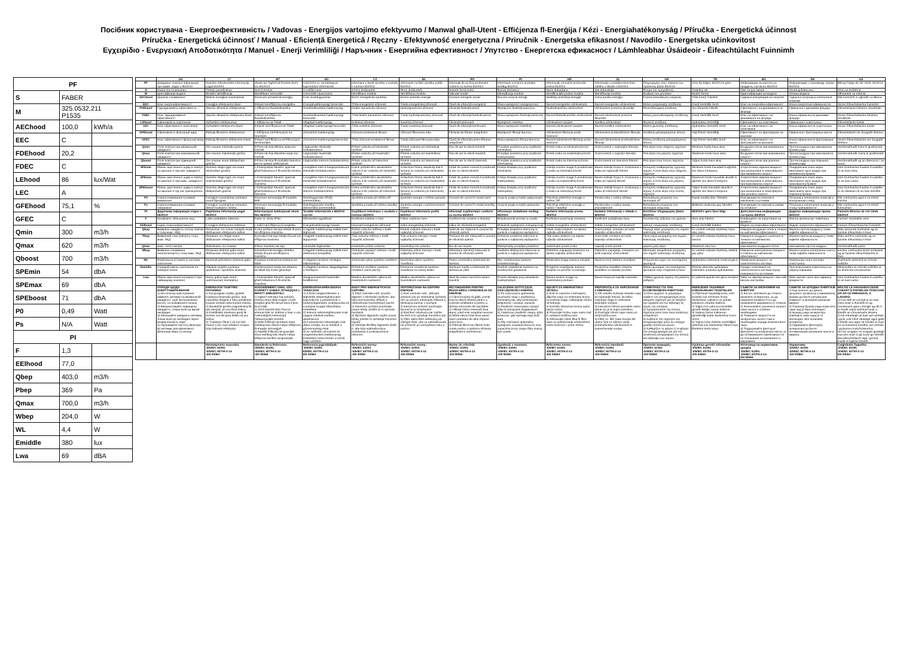Посібник користувача - Енергоефективність / Vadovas - Energijos vartojimo efektyvumo / Manwal għall-Utent - Effiċjenza fl-Enerġija / Kézi - Energiahatékonyság / Příručka - Energetická účinnost
Príručka - Energetická účinnosť / Manual - Eficiență Energetică / Ręczny - Efektywność energetyczna / Priručnik - Energetska efikasnost / Navodilo - Energetska učinkovitost
Εγχειρίδιο - Ενεργειακή Αποδοτικότητα / Manuel - Enerji Verimliliği / Наръчник - Енергийна ефективност / Упутство - Енергетска ефикасност / Lámhleabhar Úsáideoir - Éifeachtúlacht Fuinnimh
| PF | | |
| --- | --- | --- |
| S | FABER | |
| M | 325.0532.211 P1535 | |
| AEChood | 100,0 | kWh/a |
| EEC | C | |
| FDEhood | 20,2 | |
| FDEC | C | |
| LEhood | 86 | lux/Wat |
| LEC | A | |
| GFEhood | 75,1 | % |
| GFEC | C | |
| Qmin | 300 | m3/h |
| Qmax | 620 | m3/h |
| Qboost | 700 | m3/h |
| SPEmin | 54 | dbA |
| SPEmax | 69 | dbA |
| SPEboost | 71 | dbA |
| P0 | 0,49 | Watt |
| Ps | N/A | Watt |
| PI | | |
| F | 1,3 | |
| EElhood | 77,0 | |
| Qbep | 403,0 | m3/h |
| Pbep | 369 | Pa |
| Qmax | 700,0 | m3/h |
| Wbep | 204,0 | W |
| WL | 4,4 | W |
| Emiddle | 380 | lux |
| Lwa | 69 | dBA |
| | UA | LT | MT | HU | CZ | SK | RO | PL | HR | SL | GR | TR | BG | SR | GA |
| --- | --- | --- | --- | --- | --- | --- | --- | --- | --- | --- | --- | --- | --- | --- | --- |
| PF | Довідкова технічна інформація про виріб, згідно з 65/2014 | Gaminio mikrokortelės informacija pagal 65/2014 | Skeda tat-Tagħrif tal-Prodott skont nru 65/2014 | A 65/2014 sz. terméklappal kapcsolatos információk | Informace o kartě výrobku v souladu s normou 65/2014 | Informácie na liste výrobku podľa 65/2014 | Informații de pe fișa produsului conform cu norma 65/2014 | Informacje na karcie produktu według 65/2014 | Informacije na kartici proizvoda prema 65/2014 | Informacije o podatkovnem listu izdelka v skladu s 65/2014 | Πληροφορίες στην πλακέτα του προϊόντος βάσει 65/2014 | Ürün fişi bilgisi, 65/2014'e göre | Информация за картата на продукта, съгласно 65/2014 | Информације о производу, према 65/2014 | Bileog Táirge de réir Uimh. 65/2014 |
| S | Назва постачальника | Tiekėjo pavadinimas | Isem il-fornitur | A szállító neve | Jméno dodavatele | Meno dodávateľa | Numele furnizorului | Nazwa dostawcy | Naziv dobavljača | Ime dobavitelja | Όνομα του προμηθευτή | Tedarikçi adı | Име на доставчик | Назив добављача | Ainm an tsoláthraí |
| M | Ідентифікація моделі | Modelio identifikacija | Identifikatur tal-mudell | A készülék típusszáma | Identifikace modelu | Identifikácia modelu | Indicativ model | Identyfikacja modelu | Identifikacijski podaci modela | Identifikacija modela | Κωδικός του μοντέλου | Model Tanımı | Идентификация на модела | Ознака модела | Aitheantóir an mhúnla |
| AEChood | Щорічне споживання | Metinis energijos suvartojimas | Il-konsum annwali tal-enerġija | Éves áramfogyasztás | Roční energetická spotřeba | Ročná spotreba energie | Consum energetic anual | Roczne zużycie energii | Godišnja potrošnja energije | Letna poraba energije | Ετήσια κατανάλωση ενέργειας | Yıllık Enerji Tüketimi | Годишна консумация на енергия | Годишња потрошња електричне енергије | Ídiú Fuinnimh in aghaidh na Bliana |
| EEC | Клас енергоефективності | Energijos efektyvumo klasė | Il-klassi tal-effiċjenza enerġetika | Energiahatékonysági besorolás | Třída energetické účinnosti | Trieda energetickej účinnosti | Clasă de eficiență energetică | Klasa wydajności energetycznej | Razred energetske učinkovitosti | Razred energetske učinkovitosti | Κλάση ενεργειακής απόδοσης | Enerji Verimlilik Sınıfı | Клас на енергийна ефективност | Класа енергетске ефикасности | Aicme Éifeachtúlachta Fuinnimh |
| FDEhood | Гідродинамічна ефективність | Skysčio dinaminis efektyvumas | L-effiċjenza fluwidodinamika | Áramlásdinamikai hatékonyság | Fluidní dynamická účinnost | Hydrodynamická účinnosť | Eficiență fluidodinamică | Wydajność fluidodynamiczna | Fluidodinamička učinkovitost | Učinkovitost pretočne dinamike | Ρευστοδυναμική απόδοση | Sıvı Dinamik Etkinlik | Ефективност на динамиката на флуида | Ефикасност динамике флуида | Éifeachtúlacht Dinimice Sreabháin |
| FDEC | Клас гідродинамічної ефективності | Skysčio dinaminio efektyvumo klasė | Il-klassi tal-effiċjenza fluwidodinamika | Áramlásdinamikai hatékonysági besorolás | Třída fluidní dynamické účinnosti | Trieda hydrodynamickej účinnosti | Clasă de eficiență fluidodinamică | Klasa wydajności fluidodynamicznej | Razred fluidodinamičke učinkovitosti | Razred učinkovitosti pretočne dinamike | Κλάση ρευστοδυναμικής απόδοσης | Enerji Verimlilik Sınıfı | Клас на ефективност на динамиката на флуида | Класа ефикасности динамике флуида | Aicme Éifeachtúlachta Dinimice Sreabháin |
| LEhood | Ефективність освітлення | Apšvietimo efektyvumas | L-effiċjenza tat-Tidwil | Világítási hatékonyság | Světelná účinnost | Svetelná účinnosť | Eficiență luminoasă | Wydajność świetlna | Učinkovitost rasvjete | Svetilna učinkovitost | Φωτεινή απόδοση | Aydınlatma Verimliliği | Ефективност на осветяване | Ефикасност осветљења | Éifeachtúlacht Solais |
| LEC | Клас ефективності освітлення | Apšvietimo efektyvumo klasė | Il-Klassi tal-Effiċjenza tat-Tidwil | Világítási hatékonysági besorolás | Třída světelné účinnosti | Trieda svetelnej účinnosti | Clasă de eficiență luminoasă | Klasa wydajności świetlnej | Razred učinkovitosti rasvjete | Razred svetilne učinkovitosti | Κλάση φωτεινής απόδοσης | Aydınlatma Verimlilik Sınıfı | Клас на ефективност на осветяване | Класа ефикасности осветљења | Aicme Éifeachtúlachta Solais |
| GFEhood | Ефективність фільтрації жиру | Riebalų filtravimo efektyvumas | L-Effiċjenza tal-Filtrazzjoni tal-Grassijiet | Zsírszűrési hatékonyság | Účinnost protitukové filtrace | Účinnosť filtrovania tuku | Eficiența de filtrare antigrăsimi | Wydajność filtracji tłuszczu | Učinkovitost filtriranja protiv masnoće | Učinkovitost protimaščobne filtracije | Απόδοση φιλτραρίσματος λίπους | Yağ Filtresi Verimliliği | Ефективност на филтриране на мазнини | Ефикасност филтрирања масти | Éifeachtúlacht um Scagadh Gréisce |
| GFEC | Клас ефективності фільтрації жиру | Riebalų filtravimo efektyvumo klasė | Il-klassi tal-Effiċjenza tal-Filtrazzjoni tal-Grassijiet | Zsírszűrési hatékonysági besorolás | Třída účinnosti protitukové filtrace | Trieda účinnosti filtrovania tuku | Clasă de eficiență pentru filtrarea antigrăsimi | Klasa wydajności filtracji tłuszczu | Razred učinkovitosti filtriranja protiv masnoće | Razred učinkovitosti protimaščobne filtracije | Κλάση απόδοσης φιλτραρίσματος λίπους | Yağ Filtresi Verimlilik Sınıfı | Клас на ефективност на филтриране на мазнини | Класа ефикасности филтрирања масти | Aicme Éifeachtúlachta um Scagadh Gréisce |
| Qmin | Потік повітря при мінімальній швидкості | Oro srautas minimaliu greičiu | Il-Fluss tal-Arja Minimu waqt użu normali | Légáramlás minimális fordulatszámon | Průtok vzduchu při minimální rychlosti | Prietok vzduchu pri minimálnej rýchlosti | Flux de aer la viteză minimă | Przepływ powietrza przy prędkości minimalnej | Protok zraka na minimalnoj brzini | Zračni pretok z najmanjšo hitrostjo | Ροή αέρα στην ελάχιστη ταχύτητα | Minimum hızda hava akışı | Въздушен поток при минимална скорост | Проток ваздуха при минималној брзини рада | Aershreabhadh Íosta le gnáthúsáid |
| Qmax | Потік повітря при максимальній швидкості | Oro srautas maksimaliu greičiu | Il-Fluss tal-Arja Massimu waqt użu normali | Légáramlás maximális fordulatszámon | Průtok vzduchu při maximální rychlosti | Prietok vzduchu pri maximálnej rýchlosti | Flux de aer la viteză maximă | Przepływ powietrza przy prędkości maksymalnej | Protok zraka na maksimalnoj brzini | Zračni pretok z največjo hitrostjo | Ροή αέρα στη μέγιστη ταχύτητα | Maximum hızda hava akışı | Въздушен поток при максимална скорост | Проток ваздуха при максималној брзини рада | Aershreabhadh Uasta le gnáthúsáid |
| Qboost | Потік повітря при підвищеній швидкості | Oro srautas esant didėjančiam greičiui | Il-Fluss tal-Arja fil-modalità intensiva jew ta' qawwa addizzjonali | Légáramlás intenzív fordulatszámon | Průtok vzduchu při intenzivní rychlosti | Prietok vzduchu pri intenzívnej rýchlosti | Flux de aer la viteză intensivă | Przepływ powietrza przy prędkości intensywnej | Protok zraka na intenzivnoj brzini | Zračni pretok pri intenzivni hitrosti | Ροή αέρα στην έντονη ταχύτητα | Yoğun hızda hava akışı | Въздушен поток при усилена скорост | Проток ваздуха при појачаној брзини рада | Aershreabhadh ag an diansocrú / an socrú |
| SPEmin | Рівень акустичного шуму в повітрі за шкалою А при мін. швидкості. | Garsinio slėgio lygis ore esant minimaliam greičiui | L-Emissjonijiet Akustiċi, ippeżati għall-frekwenza A fil-veloċità minima | Levegőben mért A hangnyomásszint minimális fordulatszámon | Emise průměrného akustického výkonu A do vzduchu při minimální rychlosti | Vzduchom šírený akustický tlak A meraný vo vzduchu pri minimálnej rýchlosti | Emisii de putere sonoră A ponderată la aer cu viteză minimă | Emisja dźwięku przy prędkości minimalnej | Emisija zvučne snage A-ponderirane u zraku na minimalnoj brzini | Raven emisije hrupa A, izračunana v zraku pri najmanjši hitrosti | Εκπομπή σταθμισμένης ηχητικής ισχύος A στον αέρα στην ελάχιστη ταχύτητα | Minimum hızda havadaki A-ağırlıklı ses Gücü Emisyonu | A-претеглена звукова мощност при изхвърляне в атмосферата при минимална скорост | Пондерисана снага звука емитованог кроз ваздух при минималној брзини | Astú Cumhachta Fuaime A-ualaithe ar an luas íosta |
| SPEmax | Рівень акустичного шуму в повітрі за шкалою А при макс. швидкості. | Garsinio slėgio lygis ore esant maksimaliam greičiui | L-Emissjonijiet Akustiċi, ippeżati għall-frekwenza A fil-veloċità massima | Levegőben mért A hangnyomásszint maximális fordulatszámon | Emise průměrného akustického výkonu A do vzduchu při maximální rychlosti | Vzduchom šírený akustický tlak A meraný vo vzduchu pri maximálnej rýchlosti | Emisii de putere sonoră A ponderată la aer cu viteză maximă | Emisja dźwięku przy prędkości maksymalnej | Emisija zvučne snage A-ponderirane u zraku na maksimalnoj brzini | Raven emisije hrupa A, izračunana v zraku pri največji hitrosti | Εκπομπή σταθμισμένης ηχητικής ισχύος A στον αέρα στη μέγιστη ταχύτητα | Maximum hızda havadaki akustik A-ağırlıklı ses Gücü Emisyonu | A-претеглена звукова мощност при изхвърляне в атмосферата при максимална скорост | Пондерисана снага звука емитованог кроз ваздух при максималној брзини | Astú Cumhachta Fuaime A-ualaithe ar an luas uasta |
| SPEboost | Рівень акустичного шуму в повітрі за шкалою А під час прискорення. | Garsinio slėgio lygis ore esant didėjančiam greičiui | L-Emissjonijiet Akustiċi, ippeżati għall-frekwenza A fil-veloċità intensiva | Levegőben mért A hangnyomásszint intenzív fordulatszámon | Emise průměrného akustického výkonu A do vzduchu při intenzivní rychlosti | Vzduchom šírený akustický tlak A meraný vo vzduchu pri intenzívnej rýchlosti | Emisii de putere sonoră A ponderată la aer cu viteză intensivă | Emisja dźwięku przy prędkości intensywnej | Emisija zvučne snage A-ponderirane u zraku na intenzivnoj brzini | Raven emisije hrupa A, izračunana v zraku pri intenzivni hitrosti | Εκπομπή σταθμισμένης ηχητικής ισχύος A στον αέρα στην έντονη ταχύτητα | Yoğun hızda havadaki akustik A-ağırlıklı ses Gücü Emisyonu | A-претеглена звукова мощност при изхвърляне в атмосферата при усилена скорост | Пондерисана снага звука емитованог кроз ваздух при појачаној брзини | Astú Cumhachta Fuaime A-ualaithe ar an dianluas nó an luas treisithe |
| P0 | Енергоспоживання в режимі вимкнення | Energijos suvartojimas prietaisui esant išjungtam | Il-konsum tal-enerġija fil-modalità Mitfi | Áramfogyasztás off (ki) üzemmódban | Spotřeba proudu při režimu off | Spotreba energie v režime vypnutia | Consum de curent în modul oprit | Zużycie prądu w trybie wyłączonym | Potrošnja električne energije u načinu "off" | Poraba toka v načinu izklopa | Κατανάλωση ρεύματος στη λειτουργία off | Kapalı modda Güç Tüketimi | Консумация на енергия в изключено състояние | Потрошња електричне енергије у искљученом стању | Ídiú cumhachta agus é sa mhód múchta |
| Ps | Енергоспоживання в режимі очікування | Energijos suvartojimas prietaisui dirbant budėjimo režimu | Il-konsum tal-enerġija fil-modalità Stennija | Áramfogyasztás standby (készenléti) üzemmódban | Spotřeba proudu při režimu standby | Spotreba energie v pohotovostnom režime | Consum de curent în modul standby | Zużycie prądu w trybie gotowości | Potrošnja električne energije u načinu "standby" | Poraba toka v načinu stanja pripravljenosti | Κατανάλωση ρεύματος στη λειτουργία αναμονής | Bekleme modunda güç tüketimi | Консумация на енергия в режим на готовност | Потрошња електричне енергије у стању приправности | Ídiú cumhachta agus é sa mhód fuireachais |
| PI | Додаткова інформація згідно з 66/2014 | Papildoma informacija pagal 66/2014 | Informazzjoni Addizzjonali skont Nru 66/2014 | További információk a 66/2014 szerint | Doplňkové informace v souladu s normou 66/2014 | Doplnkové informácie podľa 66/2014 | Informații suplimentare conform cu norma 66/2014 | Informacje dodatkowe według 66/2014 | Dodatne informacije prema 66/2014 | Dodatne informacije v skladu s 66/2014 | Επιπλέον πληροφορίες βάσει 66/2014 | 66/2014'e göre ilave bilgi | Допълнителна информация съгласно 66/2014 | Додатне информације према 66/2014 | Faisnéis Bhreise de réir Uimh. 66/2014 |
| F | Коефіцієнт збільшення часу | Laiko padidėjimo faktorius | Fattur ta' żieda fil-ħin | Időnövelési együttható | Koeficient nárůstu v čase | Faktor zvýšenia času | Coeficient de creștere a timpului | Współczynnik wzrostu w czasie | Koeficijent povećanja vremena | Koeficient podaljšanja časa | Συντελεστής αύξησης του χρόνου | Süre artış faktörü | Коефициент на нарастване на времето | Фактор временског повећања | Fachtóir méadaithe ama |
| EElhood | Індекс енергоефективності | Energijos efektyvumo indeksas | L-Indiċi tal-Effiċjenza Enerġetika | Energiahatékonysági mutató | Ukazatel energetické účinnosti | Index energetickej účinnosti | Indice de eficiență energetică | Wskaźnik wydajności energetycznej | Indeks energetske učinkovitosti | Indeks energetske učinkovitosti | Δείκτης ενεργειακής απόδοσης | Enerji Verimlilik İndeksi | Индекс на енергийна ефективност | Индекс енергетске ефикасности | Innéacs Éifeachtúlachta Fuinnimh |
| Qbep | Виміряна швидкість потоку повітря у точці макс. ККД | Išmatuotas oro srauto santykis esant didžiausiam efektyvumo taškui | Ir-rata tal-fluss tal-arja mkejla fil-punt tal-effiċjenza massima | A legjobb hatékonyság mellett mért léghozam | Průtok vzduchu měřený v bodě nejvyšší účinnosti | Prietok vzduchu meraný v bode najlepšej účinnosti | Debit de aer măsurat în punctul de eficiență optimă | Przepływ powietrza mierzony w punkcie o najlepszej wydajności | Dotok zraka izmjeren na mjestu najbolje učinkovitosti | Zračni pretok, izmerjen pri točki največje učinkovitosti | Παροχή αέρα μετρημένη στο σημείο καλύτερης απόδοσης | En verimli noktada ölçülmüş hava akış oranı | Измерен въздушен поток в точката на най-висока ефективност | Мерени проток ваздуха у тачки највеће ефикасности | Ráta aersreafa tomhaiste ag an bpointe éifeachtúla is fearr |
| Pbep | Виміряний тиск повітря у точці макс. ККД | Išmatuoto oro slėgis esant didžiausiam efektyvumo taškui | Il-pressjoni tal-arja mkejla fil-punt tal-effiċjenza massima | A legjobb hatékonyság mellett mért légnyomás | Tlak vzduchu měřený v bodě nejvyšší účinnosti | Tlak vzduchu meraný v bode najlepšej účinnosti | Presiune de aer măsurată în punctul de eficiență optimă | Ciśnienie powietrza mierzone w punkcie o najlepszej wydajności | Tlak zraka izmjeren na mjestu najbolje učinkovitosti | Zračni tlak, izmerjen pri točki največje učinkovitosti | Πίεση αέρα μετρημένη στο σημείο καλύτερης απόδοσης | En verimli noktada ölçülmüş hava basıncı | Измерено въздушно налягане в точката на най-висока ефективност | Мерени притисак ваздуха у тачки највеће ефикасности | Ráta aerbhrú tomhaiste ag an bpointe éifeachtúla is fearr |
| Qmax | макс. потік повітря | Maksimalus oro srautas | Il-fluss massimu tal-arja | maximális légáramlás | maximální průtok vzduchu | maximálny tok vzduchu | flux de aer maxim | Maksymalny przepływ powietrza | maksimalni protok zraka | največji zračni pretok | μέγιστη ροή αέρα | Maximum akış hızı | максимален въздушен поток | максималан проток ваздуха | Aershreabhadh uasta |
| Wbep | Виміряна споживана електроенергія у точці макс. ККД | Išmatuota elektros galia esant didžiausiam efektyvumo taškui | Il-kontribut tal-enerġija elettrika mkejla fil-punt tal-effiċjenza massima | A legjobb hatékonyság mellett mért elektromos betáplálás | Elektrické napájení měřené v bodě nejvyšší účinnosti | Elektrický príkon meraný v bode najlepšej účinnosti | Alimentare electrică măsurată în punctul de eficiență optimă | Zasilanie elektryczne mierzone w punkcie o najlepszej wydajności | Električno napajanje izmjereno na mjestu najbolje učinkovitosti | Električno napajanje, izmerjeno pri točki največje učinkovitosti | Ηλεκτρική τροφοδοσία μετρημένη στο σημείο καλύτερης απόδοσης | En verimli noktada ölçülmüş elektrik güç girişi | Измерена електрическа мощност в точката на най-висока ефективност | Мерена улазна електрична снага у тачки највеће ефикасности | Ionchur cumhachta leictrí tomhaiste ag an bpointe éifeachtúlachta is fearr |
| WL | Номінальна потужність системи освітлення | Nominali apšvietimo sistemos galia | Il-qawwa nominali tas-sistema tat-tidwil | A világítási rendszer névleges teljesítménye | Jmenovitý výkon systému osvětlení | Nominálny výkon systému osvetlenia | Putere nominală a sistemului de iluminat | Moc znamionowa systemu oświetleniowego | Nominalna snaga sustava rasvjete | Nazivna moč sistema osvetljave | Ονομαστική ισχύς του συστήματος φωτισμού | Aydınlatma sisteminin nominal gücü | Номинална мощност на осветителната система | Номинална снага система осветљења | Cumhacht ainmniúil an chórais soilsithe |
| Emiddle | Середній рівень освітлення на поверхні плити | Vidutinis viryklės paviriaus apvietimas i apvietimo sistemos | Il-luminazzjoni medja tas-sistema tat-tidwil fuq il-wiċċ għat-tisjir | A világítási rendszer átlagvilágítása a főzőlapon | Průměrné osvětlení systému osvětlení varné plochy | Priemerné osvetlenie systému osvetlenia na varnej doske | Iluminare medie a sistemului de iluminat pe plită | Średnie oświetlenie systemu na powierzchni gotowania | Prosječno osvjetljenje sustava rasvjete na površini za kuhanje | Povprečna osvetlitev sistema osvetlitve na kuhalni površini | Μέσος φωτισμός του συστήματος φωτισμού στην επιφάνεια εστιών | Pişirme alanında aydınlatma sisteminin ortalama aydınlatması | Средно осветяване на осветителната система върху повърхността за готвене | Просечна јачина осветљења на грејној површини | Meánsoilsiú an chórais soilsithe ar an dromchla cócaireachta |
| Lwa | Рівень акустичної потужності при найвищому значенні | Garso galios lygis esant aukščiausiam nustatymui | L-Emissjonijiet Akustiċi, ippeżati għall-frekwenza A fil-veloċità massima | Hangnyomásszint maximális beállításnál | Hladina akustického výkonu při maximálním nastavení | Hladina akustického výkonu pri maximálnom nastavení | Nivel de putere sonoră la setare maximă | Poziom dźwięku przy ustawieniu maksymalnym | Razina zvučne snage na maksimalnoj postavci | Raven hrupa pri najvišji nastavitvi | Στάθμη ηχητικής ισχύος στη μέγιστη ρύθμιση | En yüksek ayarda ses gücü seviyesi | Ниво на звукова мощност при най-висока настройка | Ниво звучне снаге при највишој вредности | Astú Cumhachta Fuaime A-ualaithe ar an luas uasta |
| | ПОРАДИ ЩОДО ЕНЕРГОЗБЕРЕЖЕННЯ 1) На початку приготування увімкніть витяжку на мінімальній швидкості, щоб контролювати вологу та позбавитися запаху. 2) Використовуйте підвищену швидкість, тільки коли це вкрай необхідно 3) Збільшуйте швидкість витяжки, тільки коли це необхідно через велику кількість пари 4) Підтримуйте чистоту фільтра(-ів) витяжки для ефективної фільтрації жиру та запаху. | ENERGIJOS TAUPYMO PATARIMAI 1) Kai įjungiate viryklę, įjunkite trauktuvą minimaliu greičiu, kad sumažėtų drėgmė ir būtų pašalintas kvapas verdant arba kepant maistą. 2) Naudokite greičio pagreitinimą tik tais atvejais, jei yra tikrai būtina. 3) Padidinkite trauktuvo greitį tik tuomet, kai dėl garų kiekio tai yra būtina. 4) Trauktuvo filtras (-ai) turi būti švarus (-ūs), kad riebalai ir kvapai būtų šalinami efektyviai. | SUĠĠERIMENTI GĦAL UŻU KORRETT SABIEX JITNAQQAS L-IMPATT AMBJENTALI: 1) Ixgħel l-estrattur fuq veloċità minima meta tibda ssajjar u ħalli mixgħul għal ftit minuti wara li jkun lest it-tisjir. 2) Żid il-veloċità biss f'każ ta' ammont kbir ta' duħħan u fwar u uża l-veloċità(jiet) intensiva(i) f'sitwazzjonijiet estremi. 3) Ibdel il-filtru(i) tal-faħam meta meħtieġ biex tikseb l-aħjar effiċjenza fit-tnaqqis tal-irwejjaħ. 4) Naddaf il-filtru(i) tal-grassijiet meta meħtieġ biex tikseb l-aħjar effiċjenza tal-filtru tal-grassijiet. | ENERGIATAKARÉKOSSÁGI TANÁCSOK 1) A főzés megkezdésekor a legkisebb sebességfokozaton kapcsolja be a páraelszívót a nedvességtartalom szabályozása és a konyhai szagok eltávolítása érdekében 2) Intenzív sebességfokozatot csak nagyon indokolt esetben alkalmazzon 3) A páraelszívó sebességét csak akkor növelje, ha ez indokolt a gőzmennyiség miatt 4) Az optimális zsírszűrési és szagmentesítési hatékonyság érdekében tartsa tisztán a szűrőt vagy szűrőket. | RADY PRO ENERGETICKOU ÚSPORU: 1) Když začínáte vařit, spusťte digestoř s minimální rychlostí, aby byla pod kontrolou vlhkost a odstraňování kuchyňských pachů 2) Intenzivní rychlost používejte pouze tehdy, jestliže je to opravdu nezbytné 3) Rychlost digestoře zvyšte pouze tehdy, jestliže to vyžaduje množství výparů 4) Udržujte filtr/filtry digestoře čisté/é, aby byla optimalizována protituková a protizápachová účinnost. | ODPORÚČANIA NA ÚSPORU ENERGIE 1) Keď začínate variť, aktivujte odsávač pár pri minimálnej rýchlosti, čím sa umožní odsávanie vlhkosti a eliminácia pachov z kuchyne 2) Intenzívnu rýchlosť používajte, iba keď je to nevyhnutné 3) Rýchlosť odsávača pár zvýšte, iba keď si to vyžaduje množstvo pár 4) Filter alebo filtre odsávača pár udržujte čisté, aby sa optimalizovala ich účinnosť pri zachytávaní tuku a pachov | RECOMANDĂRI PENTRU REDUCEREA CONSUMULUI DE ENERGIE 1) Când începeți să gătiți, porniți hota la viteză minimă pentru a controla umiditatea și pentru a elimina mirosurile din bucătărie 2) Utilizați viteza intensivă doar atunci când este neapărat necesar 3) Măriți viteza hotei doar atunci când cantitatea de abur impune acest lucru 4) Păstrați filtrul sau filtrele hotei curate pentru a optimiza eficiența antigrăsimi și antimirosuri. | ZALECENIA DOTYCZĄCE OSZCZĘDNOŚCI ENERGII 1) Po rozpoczęciu gotowania, uruchomić okap z prędkością minimalną tak, aby kontrolować wilgotności i usuwać zapachy 2) Prędkości intensywne używać tylko w sytuacjach wyjątkowych 3) Zwiększać prędkość okapu, tylko wówczas, gdy wymaga tego ilość pary 4) Aby zachować optymalną wydajność usuwania tłuszczu oraz zapachów przez okapu filtry muszą być czyste. | SAVJETI ZA ENERGETSKU UŠTEDU 1) Kad se započne s kuhanjem, uključite napu na minimalnu brzinu za kontrolu vlage i uklanjanje mirisa od kuhanja 2) Koristite intenzivnu brzinu samo kad je nužno 3) Povećajte brzinu nape samo kad to zahtijeva količina pare 4) Održavajte čistim filtar ili filtre nape za optimiziranje učinkovitosti protiv masnoće i protiv mirisa. | PRIPOROČILA ZA VARČEVANJE Z ENERGIJO 1) Ob začetku kuhanja vklopite napo pri najmanjši hitrosti, da lahko nadzirate vlago in odstranite kuhinjske vonjave. 2) Intenzivno hitrost uporabite samo takrat, ko je to nujno potrebno. 3) Povišajte hitrost nape samo pri večji količini pare. 4) Filter oz. filtri nape morajo biti vedno čisti za njihovo večjo protimaščobno učinkovitost in preprečevanje vonjav. | ΣΥΜΒΟΥΛΕΣ ΓΙΑ ΤΗΝ ΕΞΟΙΚΟΝΟΜΗΣΗ ΕΝΕΡΓΕΙΑΣ 1) Όταν αρχίζετε το μαγείρεμα, ανάβετε τον απορροφητήρα στην ελάχιστη ταχύτητα για να ελέγξετε την υγρασία και την εξάλειψη τις οσμές της κουζίνας 2) Χρησιμοποιείτε την έντονη ταχύτητα μόνο όταν είναι απολύτως απαραίτητο 3) Αυξάνετε την ταχύτητα του απορροφητήρα μόνο αν υπάρχει μεγάλη ποσότητα ατμών 4) Καθαρίζετε το φίλτρο ή τα φίλτρα του απορροφητήρα για μια πιο αποδοτική απορρόφηση του λίπους και εξάλειψη των οσμών. | ENERJİDEN TASARRUF KONUSUNDAKİ TAVSİYELER 1) Pişirmeye başladığınızda, nem kontrolü için minimum hızda davlumbazı çalıştırın ve yemek kokularını ortadan kaldırın. 2) Yoğun hızı yalnızca kesinlikle gerekli olduğu zaman kullanın. 3) Sadece buhar miktarının gerektirdiği kadar davlumbaz hızını artırın. 4) Yağ ve koku önleme verimliliğini arttırmak için davlumbaz filtresi veya filtrelerini temiz tutun. | СЪВЕТИ ЗА ИКОНОМИЯ НА ЕНЕРГИЯ 1) Когато започвате да готвите, включете аспиратора, за да намалите влажността и да премахнете миризмата от готвене. 2) Използвайте усилената скорост само когато е особено необходимо. 3) Повишете скоростта на аспиратора, когато това е необходимо поради количеството пара. 4) Поддържайте филтъра/филтрите на аспиратора чисти, за да оптимизирате ефективността по отношение на мазнините и миризмите. | САВЕТИ ЗА ШТЕДЊУ ЕНЕРГИЈЕ 1) Кад почнете да кувате, укључите аспиратор у минималној брзини да бисте регулисали влажност и уклонили кухињске мирисе 2) Појачану брзину рада користите само кад је баш неопходно. 3) Брзину рада аспиратора повећајте само када је то неопходно због количине испарења. 4) Одржавајте филтер(е) аспиратора да бисте оптимизовали уклањање масти и мириса. | MOLTAÍ LE HAGHAIDH ÚSÁID CHEART D'FHONN AN TIONCHAR AR AN GCOMHSHAOL A LAGHDÚ: 1) Cas AIR an cochall ar an luas íosta nuair a thosóidh tú ag cócaireacht agus coinnigh ag rith é ar feadh cúpla nóiméad nuair a bheidh an chócaireacht déanta. 2) Ná méadaigh an luas ach amháin i gcás cuid mhór deataigh agus gaile a bheith ann agus ná húsáid an luas nó na luasanna treisithe ach amháin i gcásanna tromchúiseacha. 3) Cuir scagaire nó scagairí gualaigh nua ann nuair is gá ionas go mbeidh dea-éifeachtúlacht aige i gcónaí maidir le laghdú bolaidh. |
| | | Normatyvinės nuorodos -EN/IEC 61591 -EN/IEC 60704-2-13 -EN 50564 | Standards ta Referenza -EN/IEC 61591 -EN/IEC 60704-2-13 -EN 50564 | Referencia jogszabályok: -EN/IEC 61591 EN/IEC 60704-2-13 EN 50564 | Referenční normy: -EN/IEC 61591 -EN/IEC 60704-2-13 -EN 50564 | Referenčné normy: -EN/IEC 61591 -EN/IEC 60704-2-13 -EN 50564 | Norme de referință: -EN/IEC 61591 -EN/IEC 60704-2-13 -EN 50564 | Zgodność z normami: -EN/IEC 61591 -EN/IEC 60704-2-13 -EN 50564 | Referentne norme: -EN/IEC 61591 -EN/IEC 60704-2-13 -EN 50564 | Referenčni standardi: -EN/IEC 61591 -EN/IEC 60704-2-13 -EN 50564 | Πρότυπα αναφοράς: -EN/IEC 61591 -EN/IEC 60704-2-13 -EN 50564 | Uyulması gerekli referanslar: -EN/IEC 61591 -EN/IEC 60704-2-13 -EN 50564 | Източници на нормативна уредба: -EN/IEC 61591 -EN/IEC 60704-2-13 EN 50564 | Нормативи: -EN/IEC 61591 -EN/IEC 60704-2-13 -EN 50564 | Caighdeáin Tagartha: -EN/IEC 61591 -EN/IEC 60704-2-13 EN 50564 |